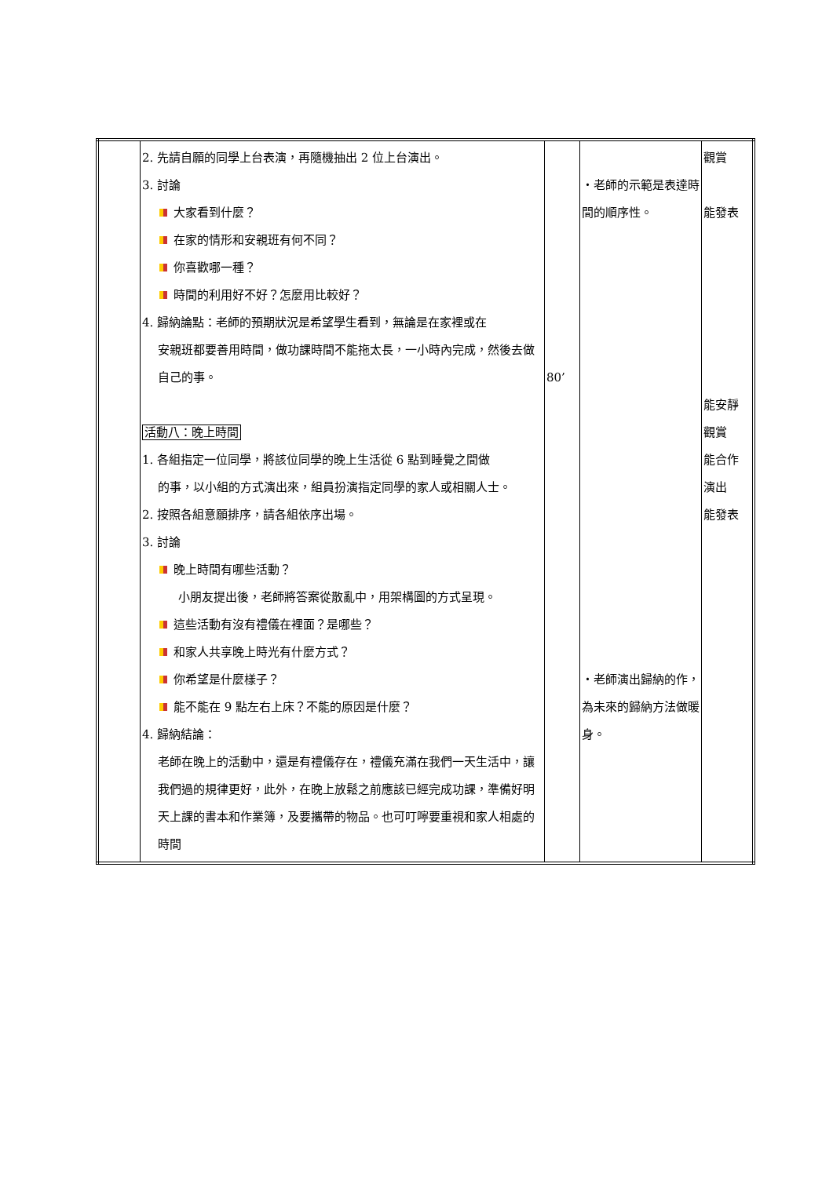| | 2. 先請自願的同學上台表演，再隨機抽出 2 位上台演出。 3. 討論 大家看到什麼？ 在家的情形和安親班有何不同？ 你喜歡哪一種？ 時間的利用好不好？怎麼用比較好？ 4. 歸納論點：老師的預期狀況是希望學生看到，無論是在家裡或在 安親班都要善用時間，做功課時間不能拖太長，一小時內完成，然後去做自己的事。 活動八：晚上時間 1. 各組指定一位同學，將該位同學的晚上生活從 6 點到睡覺之間做 的事，以小組的方式演出來，組員扮演指定同學的家人或相關人士。 2. 按照各組意願排序，請各組依序出場。 3. 討論 晚上時間有哪些活動？ 小朋友提出後，老師將答案從散亂中，用架構圖的方式呈現。 這些活動有沒有禮儀在裡面？是哪些？ 和家人共享晚上時光有什麼方式？ 你希望是什麼樣子？ 能不能在 9 點左右上床？不能的原因是什麼？ 4. 歸納結論： 老師在晚上的活動中，還是有禮儀存在，禮儀充滿在我們一天生活中，讓我們過的規律更好，此外，在晚上放鬆之前應該已經完成功課，準備好明天上課的書本和作業簿，及要攜帶的物品。也可叮嚀要重視和家人相處的時間 | 80’ | ・老師的示範是表達時間的順序性。 ・老師演出歸納的作，為未來的歸納方法做暖身。 | 觀賞 能發表 能安靜 觀賞 能合作 演出 能發表 |